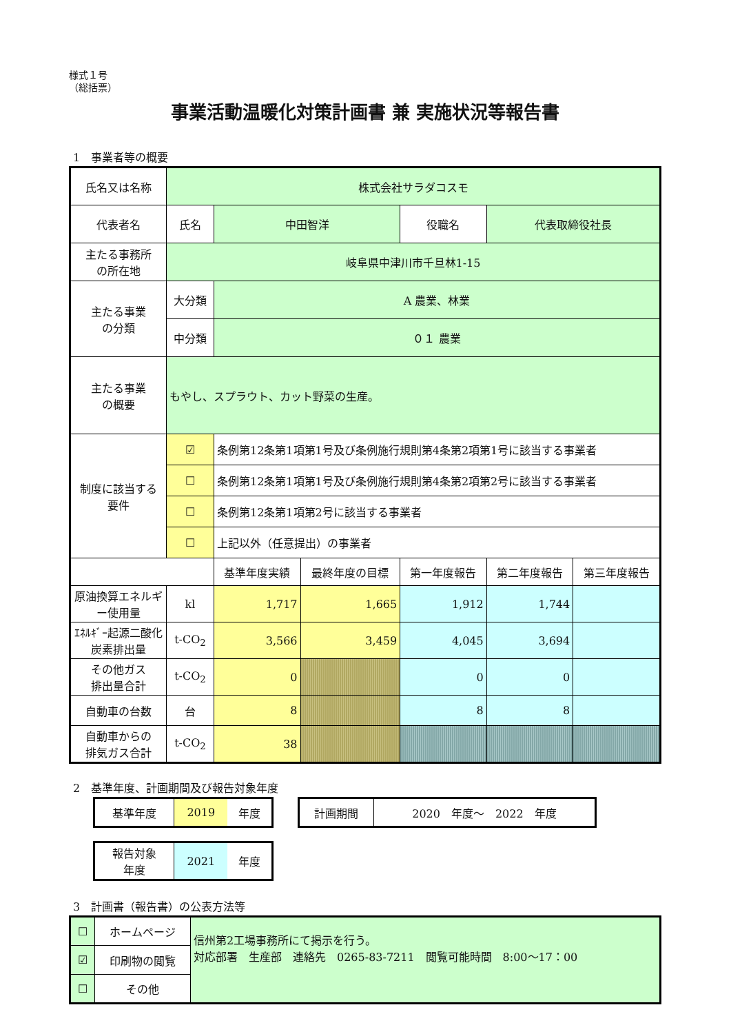様式１号
（総括票）
事業活動温暖化対策計画書 兼 実施状況等報告書
1　事業者等の概要
| 氏名又は名称 | 株式会社サラダコスモ | | | | | |
| 代表者名 | 氏名 | 中田智洋 | | 役職名 | 代表取締役社長 | |
| 主たる事務所 の所在地 | 岐阜県中津川市千旦林1-15 | | | | | |
| 主たる事業 の分類 | 大分類 | A 農業、林業 | | | | |
| | 中分類 | ０１ 農業 | | | | |
| 主たる事業 の概要 | もやし、スプラウト、カット野菜の生産。 | | | | | |
| 制度に該当する 要件 | ☑ | 条例第12条第1項第1号及び条例施行規則第4条第2項第1号に該当する事業者 | | | | |
| | ☐ | 条例第12条第1項第1号及び条例施行規則第4条第2項第2号に該当する事業者 | | | | |
| | ☐ | 条例第12条第1項第2号に該当する事業者 | | | | |
| | ☐ | 上記以外（任意提出）の事業者 | | | | |
| | | 基準年度実績 | 最終年度の目標 | 第一年度報告 | 第二年度報告 | 第三年度報告 |
| 原油換算エネルギー使用量 | kl | 1,717 | 1,665 | 1,912 | 1,744 | |
| ｴﾈﾙｷﾞｰ起源二酸化炭素排出量 | t-CO<sub>2</sub> | 3,566 | 3,459 | 4,045 | 3,694 | |
| その他ガス 排出量合計 | t-CO<sub>2</sub> | 0 | | 0 | 0 | |
| 自動車の台数 | 台 | 8 | | 8 | 8 | |
| 自動車からの 排気ガス合計 | t-CO<sub>2</sub> | 38 | | | | |
2　基準年度、計画期間及び報告対象年度
| 基準年度 | 2019 | 年度 |
| 計画期間 | 2020 年度～ 2022 年度 |
| 報告対象 年度 | 2021 | 年度 |
3　計画書（報告書）の公表方法等
| ☐ | ホームページ | 信州第2工場事務所にて掲示を行う。 対応部署 生産部 連絡先 0265-83-7211 閲覧可能時間 8:00～17：00 |
| ☑ | 印刷物の閲覧 | |
| ☐ | その他 | |